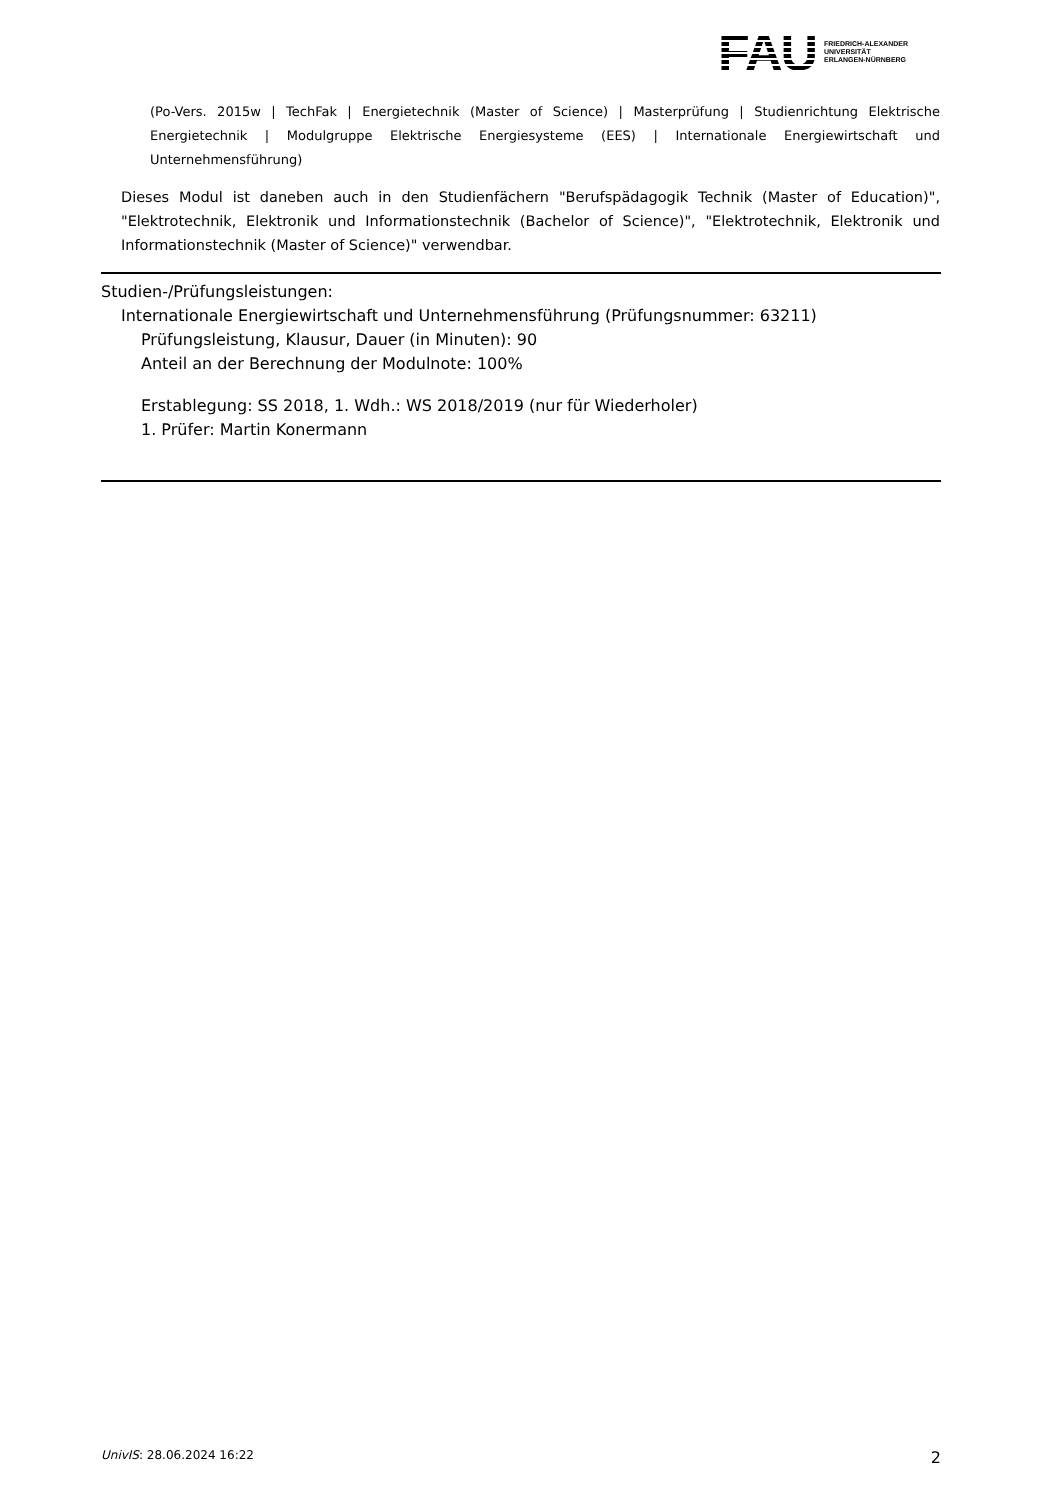FAU
FRIEDRICH-ALEXANDER
UNIVERSITÄT
ERLANGEN-NÜRNBERG
(Po-Vers. 2015w | TechFak | Energietechnik (Master of Science) | Masterprüfung | Studienrichtung Elektrische Energietechnik | Modulgruppe Elektrische Energiesysteme (EES) | Internationale Energiewirtschaft und Unternehmensführung)
Dieses Modul ist daneben auch in den Studienfächern "Berufspädagogik Technik (Master of Education)", "Elektrotechnik, Elektronik und Informationstechnik (Bachelor of Science)", "Elektrotechnik, Elektronik und Informationstechnik (Master of Science)" verwendbar.
Studien-/Prüfungsleistungen:
Internationale Energiewirtschaft und Unternehmensführung (Prüfungsnummer: 63211)
Prüfungsleistung, Klausur, Dauer (in Minuten): 90
Anteil an der Berechnung der Modulnote: 100%
Erstablegung: SS 2018, 1. Wdh.: WS 2018/2019 (nur für Wiederholer)
1. Prüfer: Martin Konermann
UnivIS: 28.06.2024 16:22 2